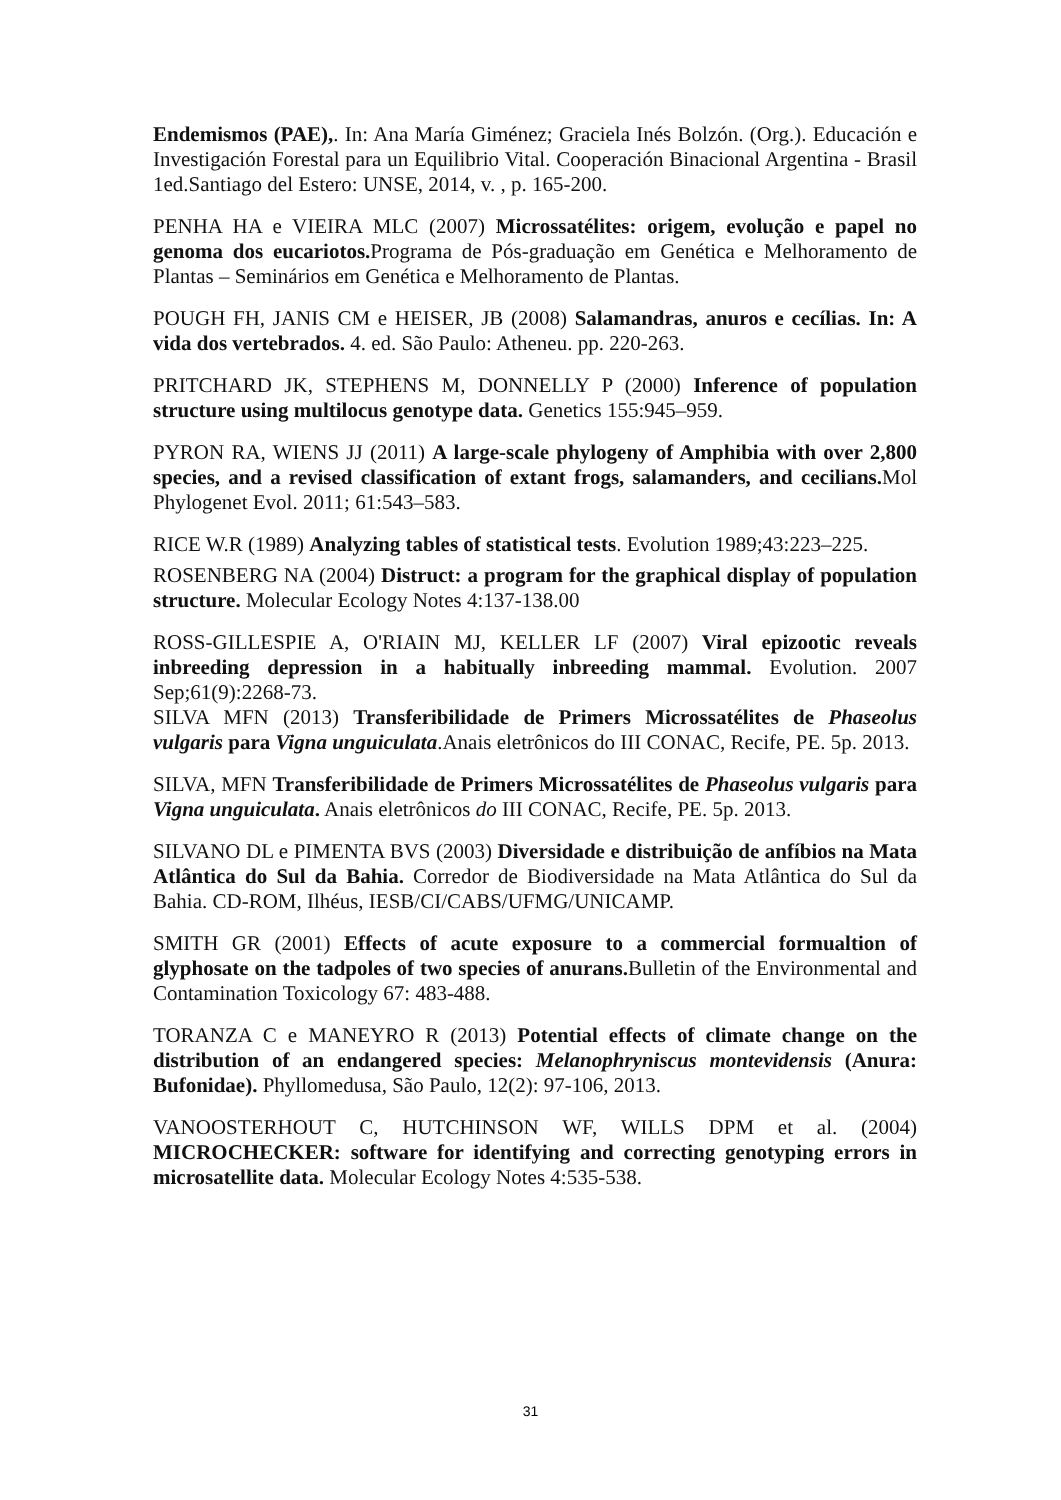Endemismos (PAE),. In: Ana María Giménez; Graciela Inés Bolzón. (Org.). Educación e Investigación Forestal para un Equilibrio Vital. Cooperación Binacional Argentina - Brasil 1ed.Santiago del Estero: UNSE, 2014, v. , p. 165-200.
PENHA HA e VIEIRA MLC (2007) Microssatélites: origem, evolução e papel no genoma dos eucariotos. Programa de Pós-graduação em Genética e Melhoramento de Plantas – Seminários em Genética e Melhoramento de Plantas.
POUGH FH, JANIS CM e HEISER, JB (2008) Salamandras, anuros e cecílias. In: A vida dos vertebrados. 4. ed. São Paulo: Atheneu. pp. 220-263.
PRITCHARD JK, STEPHENS M, DONNELLY P (2000) Inference of population structure using multilocus genotype data. Genetics 155:945–959.
PYRON RA, WIENS JJ (2011) A large-scale phylogeny of Amphibia with over 2,800 species, and a revised classification of extant frogs, salamanders, and cecilians. Mol Phylogenet Evol. 2011; 61:543–583.
RICE W.R (1989) Analyzing tables of statistical tests. Evolution 1989;43:223–225.
ROSENBERG NA (2004) Distruct: a program for the graphical display of population structure. Molecular Ecology Notes 4:137-138.00
ROSS-GILLESPIE A, O'RIAIN MJ, KELLER LF (2007) Viral epizootic reveals inbreeding depression in a habitually inbreeding mammal. Evolution. 2007 Sep;61(9):2268-73.
SILVA MFN (2013) Transferibilidade de Primers Microssatélites de Phaseolus vulgaris para Vigna unguiculata.Anais eletrônicos do III CONAC, Recife, PE. 5p. 2013.
SILVA, MFN Transferibilidade de Primers Microssatélites de Phaseolus vulgaris para Vigna unguiculata. Anais eletrônicos do III CONAC, Recife, PE. 5p. 2013.
SILVANO DL e PIMENTA BVS (2003) Diversidade e distribuição de anfíbios na Mata Atlântica do Sul da Bahia. Corredor de Biodiversidade na Mata Atlântica do Sul da Bahia. CD-ROM, Ilhéus, IESB/CI/CABS/UFMG/UNICAMP.
SMITH GR (2001) Effects of acute exposure to a commercial formualtion of glyphosate on the tadpoles of two species of anurans. Bulletin of the Environmental and Contamination Toxicology 67: 483-488.
TORANZA C e MANEYRO R (2013) Potential effects of climate change on the distribution of an endangered species: Melanophryniscus montevidensis (Anura: Bufonidae). Phyllomedusa, São Paulo, 12(2): 97-106, 2013.
VANOOSTERHOUT C, HUTCHINSON WF, WILLS DPM et al. (2004) MICROCHECKER: software for identifying and correcting genotyping errors in microsatellite data. Molecular Ecology Notes 4:535-538.
31